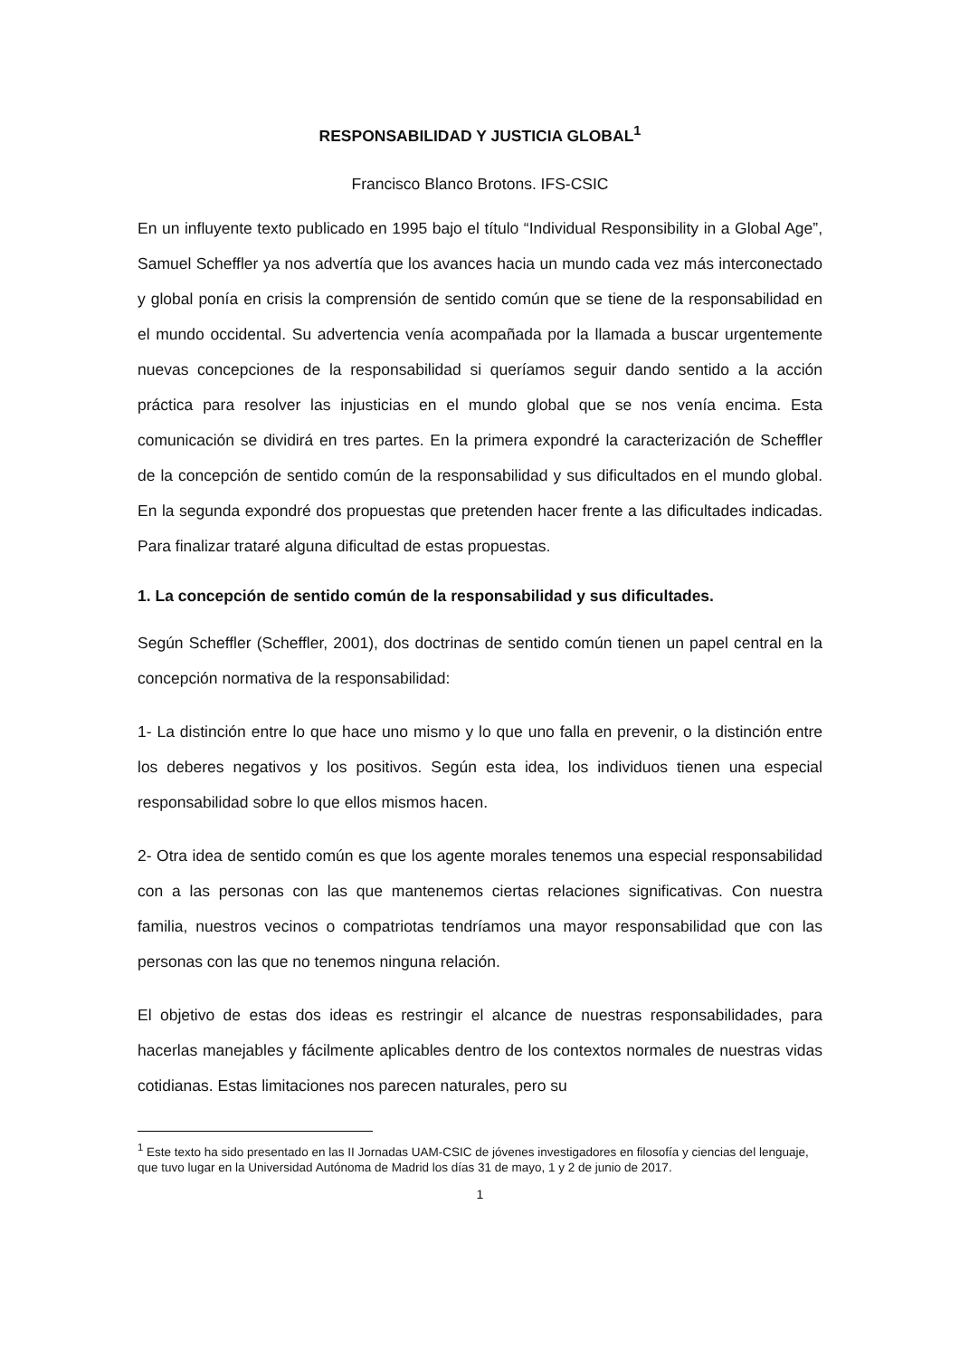RESPONSABILIDAD Y JUSTICIA GLOBAL<sup>1</sup>
Francisco Blanco Brotons. IFS-CSIC
En un influyente texto publicado en 1995 bajo el título “Individual Responsibility in a Global Age”, Samuel Scheffler ya nos advertía que los avances hacia un mundo cada vez más interconectado y global ponía en crisis la comprensión de sentido común que se tiene de la responsabilidad en el mundo occidental. Su advertencia venía acompañada por la llamada a buscar urgentemente nuevas concepciones de la responsabilidad si queríamos seguir dando sentido a la acción práctica para resolver las injusticias en el mundo global que se nos venía encima. Esta comunicación se dividirá en tres partes. En la primera expondré la caracterización de Scheffler de la concepción de sentido común de la responsabilidad y sus dificultados en el mundo global. En la segunda expondré dos propuestas que pretenden hacer frente a las dificultades indicadas. Para finalizar trataré alguna dificultad de estas propuestas.
1. La concepción de sentido común de la responsabilidad y sus dificultades.
Según Scheffler (Scheffler, 2001), dos doctrinas de sentido común tienen un papel central en la concepción normativa de la responsabilidad:
1- La distinción entre lo que hace uno mismo y lo que uno falla en prevenir, o la distinción entre los deberes negativos y los positivos. Según esta idea, los individuos tienen una especial responsabilidad sobre lo que ellos mismos hacen.
2- Otra idea de sentido común es que los agente morales tenemos una especial responsabilidad con a las personas con las que mantenemos ciertas relaciones significativas. Con nuestra familia, nuestros vecinos o compatriotas tendríamos una mayor responsabilidad que con las personas con las que no tenemos ninguna relación.
El objetivo de estas dos ideas es restringir el alcance de nuestras responsabilidades, para hacerlas manejables y fácilmente aplicables dentro de los contextos normales de nuestras vidas cotidianas. Estas limitaciones nos parecen naturales, pero su
<sup>1</sup> Este texto ha sido presentado en las II Jornadas UAM-CSIC de jóvenes investigadores en filosofía y ciencias del lenguaje, que tuvo lugar en la Universidad Autónoma de Madrid los días 31 de mayo, 1 y 2 de junio de 2017.
1